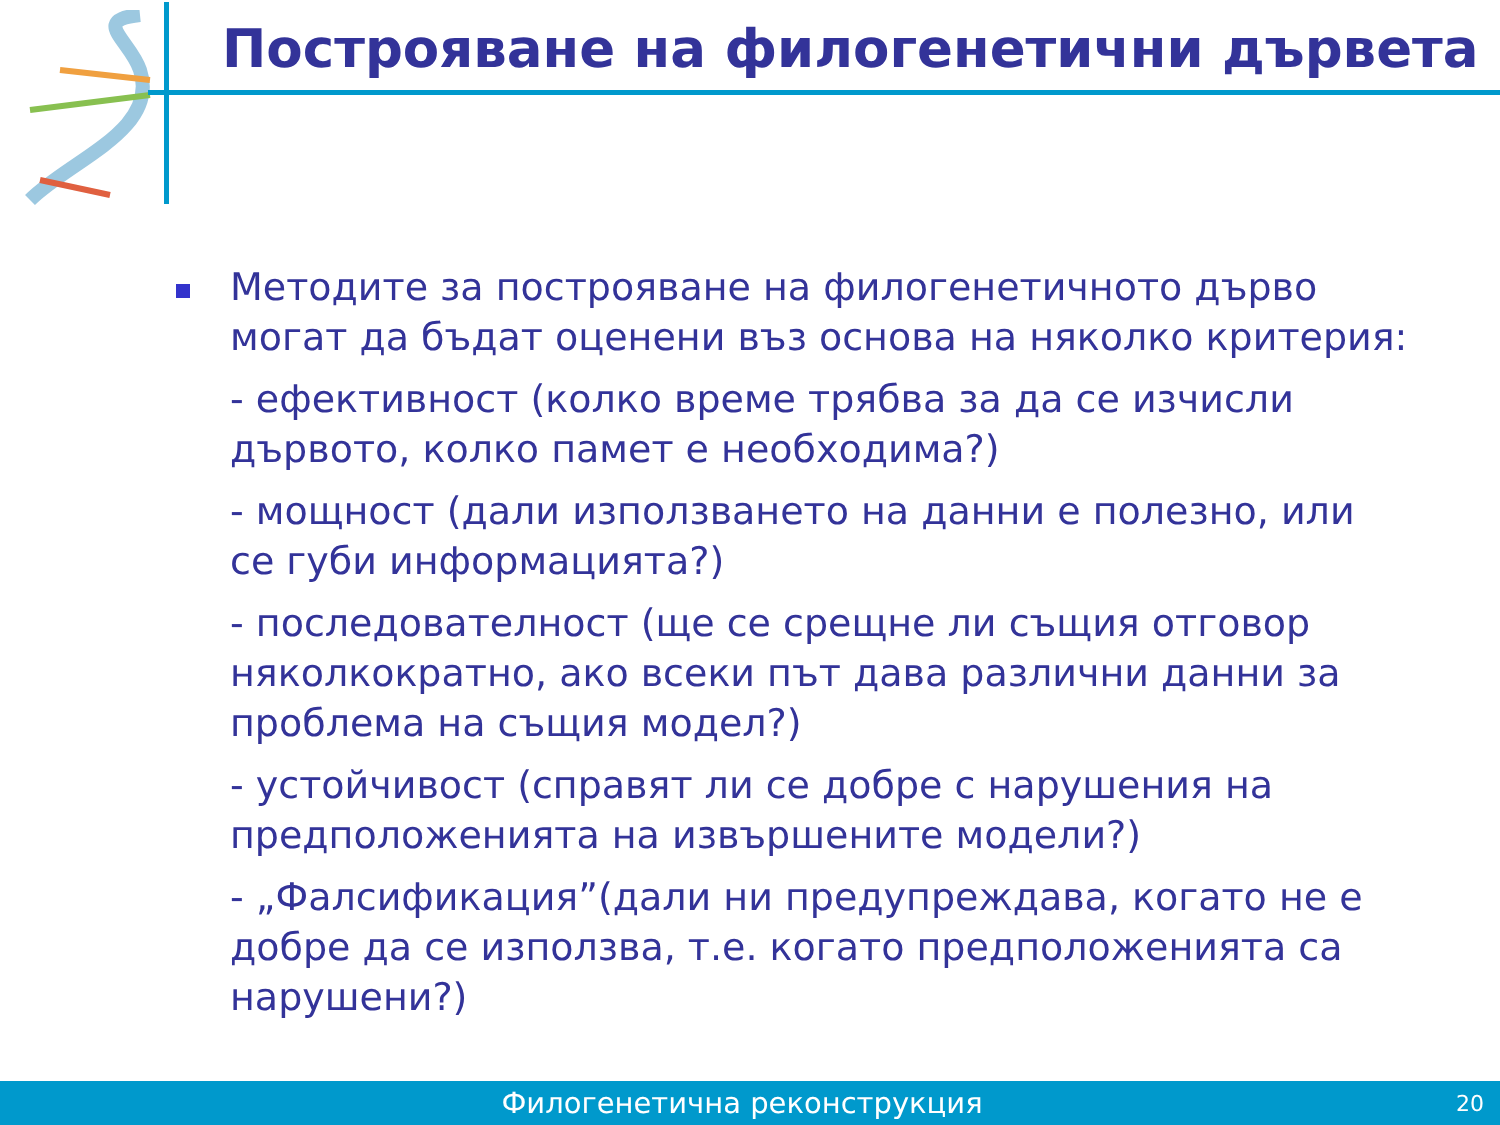Построяване на филогенетични дървета
Методите за построяване на филогенетичното дърво могат да бъдат оценени въз основа на няколко критерия:
- ефективност (колко време трябва за да се изчисли дървото, колко памет е необходима?)
- мощност (дали използването на данни е полезно, или се губи информацията?)
- последователност (ще се срещне ли същия отговор няколкократно, ако всеки път дава различни данни за проблема на същия модел?)
- устойчивост (справят ли се добре с нарушения на предположенията на извършените модели?)
- „Фалсификация”(дали ни предупреждава, когато не е добре да се използва, т.е. когато предположенията са нарушени?)
Филогенетична реконструкция
20